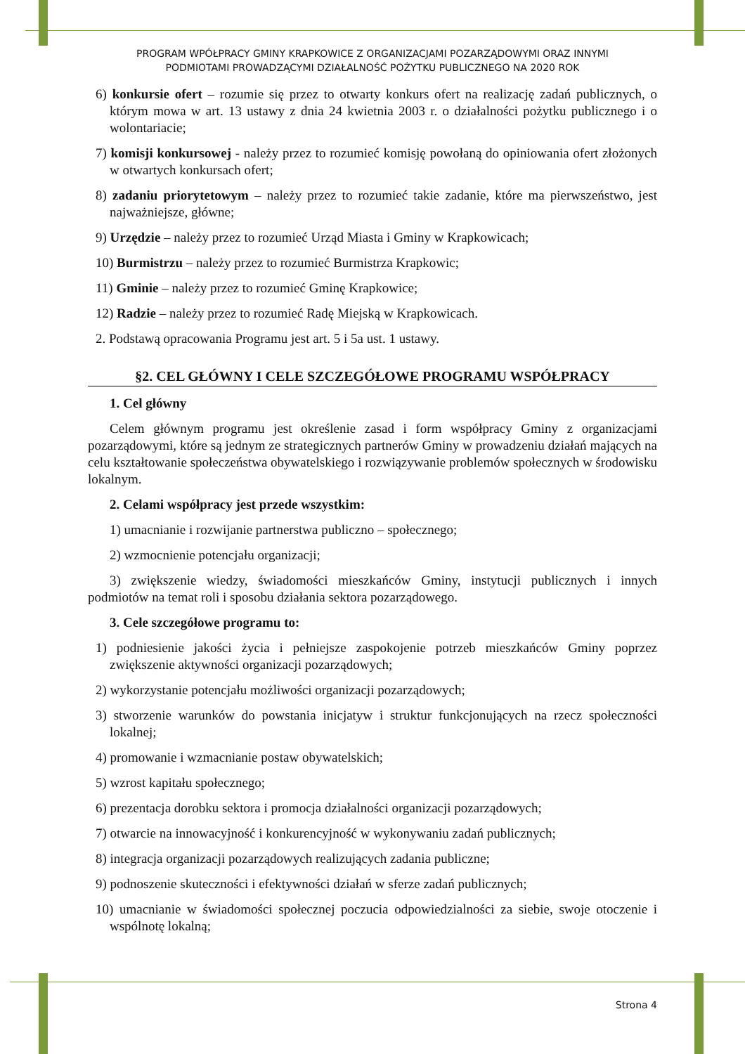PROGRAM WPÓŁPRACY GMINY KRAPKOWICE Z ORGANIZACJAMI POZARZĄDOWYMI ORAZ INNYMI
PODMIOTAMI PROWADZĄCYMI DZIAŁALNOŚĆ POŻYTKU PUBLICZNEGO NA 2020 ROK
6) konkursie ofert – rozumie się przez to otwarty konkurs ofert na realizację zadań publicznych, o którym mowa w art. 13 ustawy z dnia 24 kwietnia 2003 r. o działalności pożytku publicznego i o wolontariacie;
7) komisji konkursowej - należy przez to rozumieć komisję powołaną do opiniowania ofert złożonych w otwartych konkursach ofert;
8) zadaniu priorytetowym – należy przez to rozumieć takie zadanie, które ma pierwszeństwo, jest najważniejsze, główne;
9) Urzędzie – należy przez to rozumieć Urząd Miasta i Gminy w Krapkowicach;
10) Burmistrzu – należy przez to rozumieć Burmistrza Krapkowic;
11) Gminie – należy przez to rozumieć Gminę Krapkowice;
12) Radzie – należy przez to rozumieć Radę Miejską w Krapkowicach.
2. Podstawą opracowania Programu jest art. 5 i 5a ust. 1 ustawy.
§2. CEL GŁÓWNY I CELE SZCZEGÓŁOWE PROGRAMU WSPÓŁPRACY
1. Cel główny
Celem głównym programu jest określenie zasad i form współpracy Gminy z organizacjami pozarządowymi, które są jednym ze strategicznych partnerów Gminy w prowadzeniu działań mających na celu kształtowanie społeczeństwa obywatelskiego i rozwiązywanie problemów społecznych w środowisku lokalnym.
2. Celami współpracy jest przede wszystkim:
1) umacnianie i rozwijanie partnerstwa publiczno – społecznego;
2) wzmocnienie potencjału organizacji;
3) zwiększenie wiedzy, świadomości mieszkańców Gminy, instytucji publicznych i innych podmiotów na temat roli i sposobu działania sektora pozarządowego.
3. Cele szczegółowe programu to:
1) podniesienie jakości życia i pełniejsze zaspokojenie potrzeb mieszkańców Gminy poprzez zwiększenie aktywności organizacji pozarządowych;
2) wykorzystanie potencjału możliwości organizacji pozarządowych;
3) stworzenie warunków do powstania inicjatyw i struktur funkcjonujących na rzecz społeczności lokalnej;
4) promowanie i wzmacnianie postaw obywatelskich;
5) wzrost kapitału społecznego;
6) prezentacja dorobku sektora i promocja działalności organizacji pozarządowych;
7) otwarcie na innowacyjność i konkurencyjność w wykonywaniu zadań publicznych;
8) integracja organizacji pozarządowych realizujących zadania publiczne;
9) podnoszenie skuteczności i efektywności działań w sferze zadań publicznych;
10) umacnianie w świadomości społecznej poczucia odpowiedzialności za siebie, swoje otoczenie i wspólnotę lokalną;
Strona 4